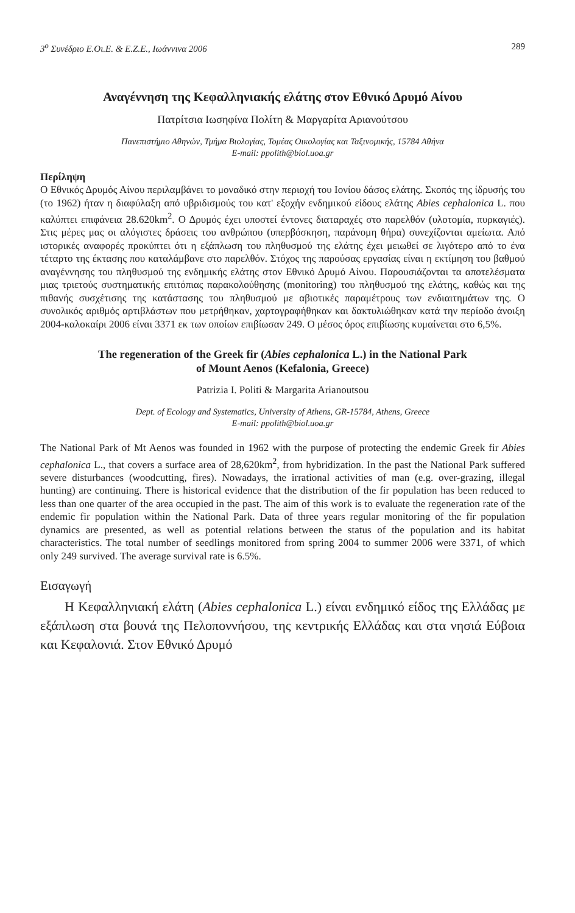3<sup>ο</sup> Συνέδριο Ε.Οι.Ε. & Ε.Ζ.Ε., Ιωάννινα 2006 289
Αναγέννηση της Κεφαλληνιακής ελάτης στον Εθνικό Δρυμό Αίνου
Πατρίτσια Ιωσηφίνα Πολίτη & Μαργαρίτα Αριανούτσου
Πανεπιστήμιο Αθηνών, Τμήμα Βιολογίας, Τομέας Οικολογίας και Ταξινομικής, 15784 Αθήνα
E-mail: ppolith@biol.uoa.gr
Περίληψη
Ο Εθνικός Δρυμός Αίνου περιλαμβάνει το μοναδικό στην περιοχή του Ιονίου δάσος ελάτης. Σκοπός της ίδρυσής του (το 1962) ήταν η διαφύλαξη από υβριδισμούς του κατ' εξοχήν ενδημικού είδους ελάτης Abies cephalonica L. που καλύπτει επιφάνεια 28.620km<sup>2</sup>. Ο Δρυμός έχει υποστεί έντονες διαταραχές στο παρελθόν (υλοτομία, πυρκαγιές). Στις μέρες μας οι αλόγιστες δράσεις του ανθρώπου (υπερβόσκηση, παράνομη θήρα) συνεχίζονται αμείωτα. Από ιστορικές αναφορές προκύπτει ότι η εξάπλωση του πληθυσμού της ελάτης έχει μειωθεί σε λιγότερο από το ένα τέταρτο της έκτασης που καταλάμβανε στο παρελθόν. Στόχος της παρούσας εργασίας είναι η εκτίμηση του βαθμού αναγέννησης του πληθυσμού της ενδημικής ελάτης στον Εθνικό Δρυμό Αίνου. Παρουσιάζονται τα αποτελέσματα μιας τριετούς συστηματικής επιτόπιας παρακολούθησης (monitoring) του πληθυσμού της ελάτης, καθώς και της πιθανής συσχέτισης της κατάστασης του πληθυσμού με αβιοτικές παραμέτρους των ενδιαιτημάτων της. Ο συνολικός αριθμός αρτιβλάστων που μετρήθηκαν, χαρτογραφήθηκαν και δακτυλιώθηκαν κατά την περίοδο άνοιξη 2004-καλοκαίρι 2006 είναι 3371 εκ των οποίων επιβίωσαν 249. Ο μέσος όρος επιβίωσης κυμαίνεται στο 6,5%.
The regeneration of the Greek fir (Abies cephalonica L.) in the National Park
of Mount Aenos (Kefalonia, Greece)
Patrizia I. Politi & Margarita Arianoutsou
Dept. of Ecology and Systematics, University of Athens, GR-15784, Athens, Greece
E-mail: ppolith@biol.uoa.gr
The National Park of Mt Aenos was founded in 1962 with the purpose of protecting the endemic Greek fir Abies cephalonica L., that covers a surface area of 28,620km<sup>2</sup>, from hybridization. In the past the National Park suffered severe disturbances (woodcutting, fires). Nowadays, the irrational activities of man (e.g. over-grazing, illegal hunting) are continuing. There is historical evidence that the distribution of the fir population has been reduced to less than one quarter of the area occupied in the past. The aim of this work is to evaluate the regeneration rate of the endemic fir population within the National Park. Data of three years regular monitoring of the fir population dynamics are presented, as well as potential relations between the status of the population and its habitat characteristics. The total number of seedlings monitored from spring 2004 to summer 2006 were 3371, of which only 249 survived. The average survival rate is 6.5%.
Εισαγωγή
Η Κεφαλληνιακή ελάτη (Abies cephalonica L.) είναι ενδημικό είδος της Ελλάδας με εξάπλωση στα βουνά της Πελοποννήσου, της κεντρικής Ελλάδας και στα νησιά Εύβοια και Κεφαλονιά. Στον Εθνικό Δρυμό